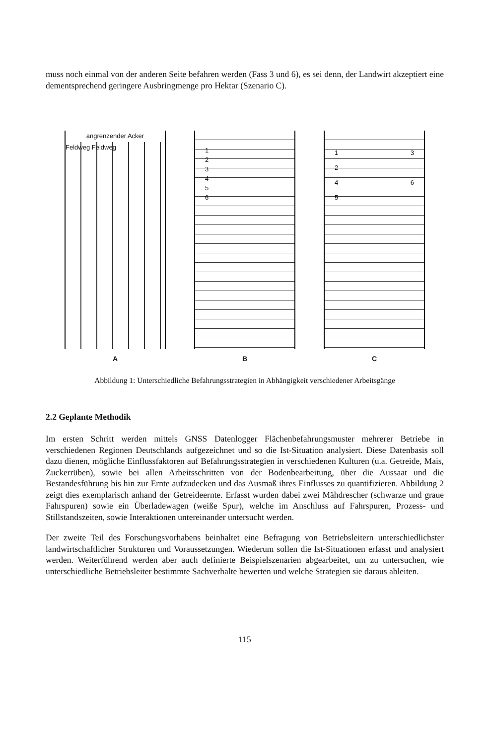muss noch einmal von der anderen Seite befahren werden (Fass 3 und 6), es sei denn, der Landwirt akzeptiert eine dementsprechend geringere Ausbringmenge pro Hektar (Szenario C).
angrenzender Acker
Feldweg Feldweg
A
1
2
3
4
5
6
B
1 3
2
4 6
5
C
Abbildung 1: Unterschiedliche Befahrungsstrategien in Abhängigkeit verschiedener Arbeitsgänge
2.2 Geplante Methodik
Im ersten Schritt werden mittels GNSS Datenlogger Flächenbefahrungsmuster mehrerer Betriebe in verschiedenen Regionen Deutschlands aufgezeichnet und so die Ist-Situation analysiert. Diese Datenbasis soll dazu dienen, mögliche Einflussfaktoren auf Befahrungsstrategien in verschiedenen Kulturen (u.a. Getreide, Mais, Zuckerrüben), sowie bei allen Arbeitsschritten von der Bodenbearbeitung, über die Aussaat und die Bestandesführung bis hin zur Ernte aufzudecken und das Ausmaß ihres Einflusses zu quantifizieren. Abbildung 2 zeigt dies exemplarisch anhand der Getreideernte. Erfasst wurden dabei zwei Mähdrescher (schwarze und graue Fahrspuren) sowie ein Überladewagen (weiße Spur), welche im Anschluss auf Fahrspuren, Prozess- und Stillstandszeiten, sowie Interaktionen untereinander untersucht werden.
Der zweite Teil des Forschungsvorhabens beinhaltet eine Befragung von Betriebsleitern unterschiedlichster landwirtschaftlicher Strukturen und Voraussetzungen. Wiederum sollen die Ist-Situationen erfasst und analysiert werden. Weiterführend werden aber auch definierte Beispielszenarien abgearbeitet, um zu untersuchen, wie unterschiedliche Betriebsleiter bestimmte Sachverhalte bewerten und welche Strategien sie daraus ableiten.
115